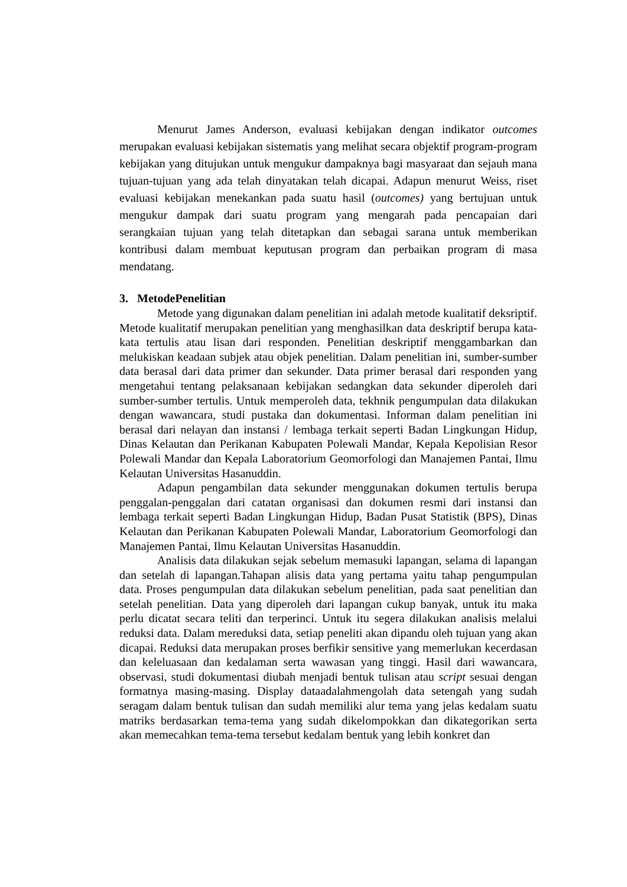Menurut James Anderson, evaluasi kebijakan dengan indikator outcomes merupakan evaluasi kebijakan sistematis yang melihat secara objektif program-program kebijakan yang ditujukan untuk mengukur dampaknya bagi masyaraat dan sejauh mana tujuan-tujuan yang ada telah dinyatakan telah dicapai. Adapun menurut Weiss, riset evaluasi kebijakan menekankan pada suatu hasil (outcomes) yang bertujuan untuk mengukur dampak dari suatu program yang mengarah pada pencapaian dari serangkaian tujuan yang telah ditetapkan dan sebagai sarana untuk memberikan kontribusi dalam membuat keputusan program dan perbaikan program di masa mendatang.
3. MetodePenelitian
Metode yang digunakan dalam penelitian ini adalah metode kualitatif deksriptif. Metode kualitatif merupakan penelitian yang menghasilkan data deskriptif berupa kata-kata tertulis atau lisan dari responden. Penelitian deskriptif menggambarkan dan melukiskan keadaan subjek atau objek penelitian. Dalam penelitian ini, sumber-sumber data berasal dari data primer dan sekunder. Data primer berasal dari responden yang mengetahui tentang pelaksanaan kebijakan sedangkan data sekunder diperoleh dari sumber-sumber tertulis. Untuk memperoleh data, tekhnik pengumpulan data dilakukan dengan wawancara, studi pustaka dan dokumentasi. Informan dalam penelitian ini berasal dari nelayan dan instansi / lembaga terkait seperti Badan Lingkungan Hidup, Dinas Kelautan dan Perikanan Kabupaten Polewali Mandar, Kepala Kepolisian Resor Polewali Mandar dan Kepala Laboratorium Geomorfologi dan Manajemen Pantai, Ilmu Kelautan Universitas Hasanuddin.
Adapun pengambilan data sekunder menggunakan dokumen tertulis berupa penggalan-penggalan dari catatan organisasi dan dokumen resmi dari instansi dan lembaga terkait seperti Badan Lingkungan Hidup, Badan Pusat Statistik (BPS), Dinas Kelautan dan Perikanan Kabupaten Polewali Mandar, Laboratorium Geomorfologi dan Manajemen Pantai, Ilmu Kelautan Universitas Hasanuddin.
Analisis data dilakukan sejak sebelum memasuki lapangan, selama di lapangan dan setelah di lapangan.Tahapan alisis data yang pertama yaitu tahap pengumpulan data. Proses pengumpulan data dilakukan sebelum penelitian, pada saat penelitian dan setelah penelitian. Data yang diperoleh dari lapangan cukup banyak, untuk itu maka perlu dicatat secara teliti dan terperinci. Untuk itu segera dilakukan analisis melalui reduksi data. Dalam mereduksi data, setiap peneliti akan dipandu oleh tujuan yang akan dicapai. Reduksi data merupakan proses berfikir sensitive yang memerlukan kecerdasan dan keleluasaan dan kedalaman serta wawasan yang tinggi. Hasil dari wawancara, observasi, studi dokumentasi diubah menjadi bentuk tulisan atau script sesuai dengan formatnya masing-masing. Display dataadalahmengolah data setengah yang sudah seragam dalam bentuk tulisan dan sudah memiliki alur tema yang jelas kedalam suatu matriks berdasarkan tema-tema yang sudah dikelompokkan dan dikategorikan serta akan memecahkan tema-tema tersebut kedalam bentuk yang lebih konkret dan